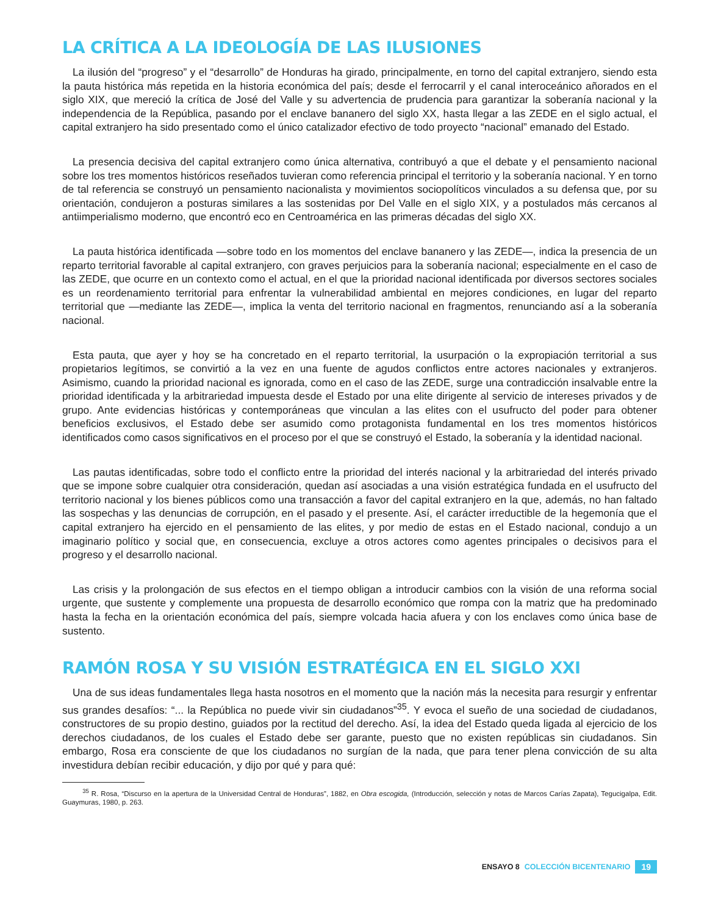LA CRÍTICA A LA IDEOLOGÍA DE LAS ILUSIONES
La ilusión del “progreso” y el “desarrollo” de Honduras ha girado, principalmente, en torno del capital extranjero, siendo esta la pauta histórica más repetida en la historia económica del país; desde el ferrocarril y el canal interoceánico añorados en el siglo XIX, que mereció la crítica de José del Valle y su advertencia de prudencia para garantizar la soberanía nacional y la independencia de la República, pasando por el enclave bananero del siglo XX, hasta llegar a las ZEDE en el siglo actual, el capital extranjero ha sido presentado como el único catalizador efectivo de todo proyecto “nacional” emanado del Estado.
La presencia decisiva del capital extranjero como única alternativa, contribuyó a que el debate y el pensamiento nacional sobre los tres momentos históricos reseñados tuvieran como referencia principal el territorio y la soberanía nacional. Y en torno de tal referencia se construyó un pensamiento nacionalista y movimientos sociopolíticos vinculados a su defensa que, por su orientación, condujeron a posturas similares a las sostenidas por Del Valle en el siglo XIX, y a postulados más cercanos al antiimperialismo moderno, que encontró eco en Centroamérica en las primeras décadas del siglo XX.
La pauta histórica identificada —sobre todo en los momentos del enclave bananero y las ZEDE—, indica la presencia de un reparto territorial favorable al capital extranjero, con graves perjuicios para la soberanía nacional; especialmente en el caso de las ZEDE, que ocurre en un contexto como el actual, en el que la prioridad nacional identificada por diversos sectores sociales es un reordenamiento territorial para enfrentar la vulnerabilidad ambiental en mejores condiciones, en lugar del reparto territorial que —mediante las ZEDE—, implica la venta del territorio nacional en fragmentos, renunciando así a la soberanía nacional.
Esta pauta, que ayer y hoy se ha concretado en el reparto territorial, la usurpación o la expropiación territorial a sus propietarios legítimos, se convirtió a la vez en una fuente de agudos conflictos entre actores nacionales y extranjeros. Asimismo, cuando la prioridad nacional es ignorada, como en el caso de las ZEDE, surge una contradicción insalvable entre la prioridad identificada y la arbitrariedad impuesta desde el Estado por una elite dirigente al servicio de intereses privados y de grupo. Ante evidencias históricas y contemporáneas que vinculan a las elites con el usufructo del poder para obtener beneficios exclusivos, el Estado debe ser asumido como protagonista fundamental en los tres momentos históricos identificados como casos significativos en el proceso por el que se construyó el Estado, la soberanía y la identidad nacional.
Las pautas identificadas, sobre todo el conflicto entre la prioridad del interés nacional y la arbitrariedad del interés privado que se impone sobre cualquier otra consideración, quedan así asociadas a una visión estratégica fundada en el usufructo del territorio nacional y los bienes públicos como una transacción a favor del capital extranjero en la que, además, no han faltado las sospechas y las denuncias de corrupción, en el pasado y el presente. Así, el carácter irreductible de la hegemonía que el capital extranjero ha ejercido en el pensamiento de las elites, y por medio de estas en el Estado nacional, condujo a un imaginario político y social que, en consecuencia, excluye a otros actores como agentes principales o decisivos para el progreso y el desarrollo nacional.
Las crisis y la prolongación de sus efectos en el tiempo obligan a introducir cambios con la visión de una reforma social urgente, que sustente y complemente una propuesta de desarrollo económico que rompa con la matriz que ha predominado hasta la fecha en la orientación económica del país, siempre volcada hacia afuera y con los enclaves como única base de sustento.
RAMÓN ROSA Y SU VISIÓN ESTRATÉGICA EN EL SIGLO XXI
Una de sus ideas fundamentales llega hasta nosotros en el momento que la nación más la necesita para resurgir y enfrentar sus grandes desafíos: “... la República no puede vivir sin ciudadanos”<sup>35</sup>. Y evoca el sueño de una sociedad de ciudadanos, constructores de su propio destino, guiados por la rectitud del derecho. Así, la idea del Estado queda ligada al ejercicio de los derechos ciudadanos, de los cuales el Estado debe ser garante, puesto que no existen repúblicas sin ciudadanos. Sin embargo, Rosa era consciente de que los ciudadanos no surgían de la nada, que para tener plena convicción de su alta investidura debían recibir educación, y dijo por qué y para qué:
<sup>35</sup> R. Rosa, “Discurso en la apertura de la Universidad Central de Honduras”, 1882, en Obra escogida, (Introducción, selección y notas de Marcos Carías Zapata), Tegucigalpa, Edit. Guaymuras, 1980, p. 263.
ENSAYO 8 COLECCIÓN BICENTENARIO 19